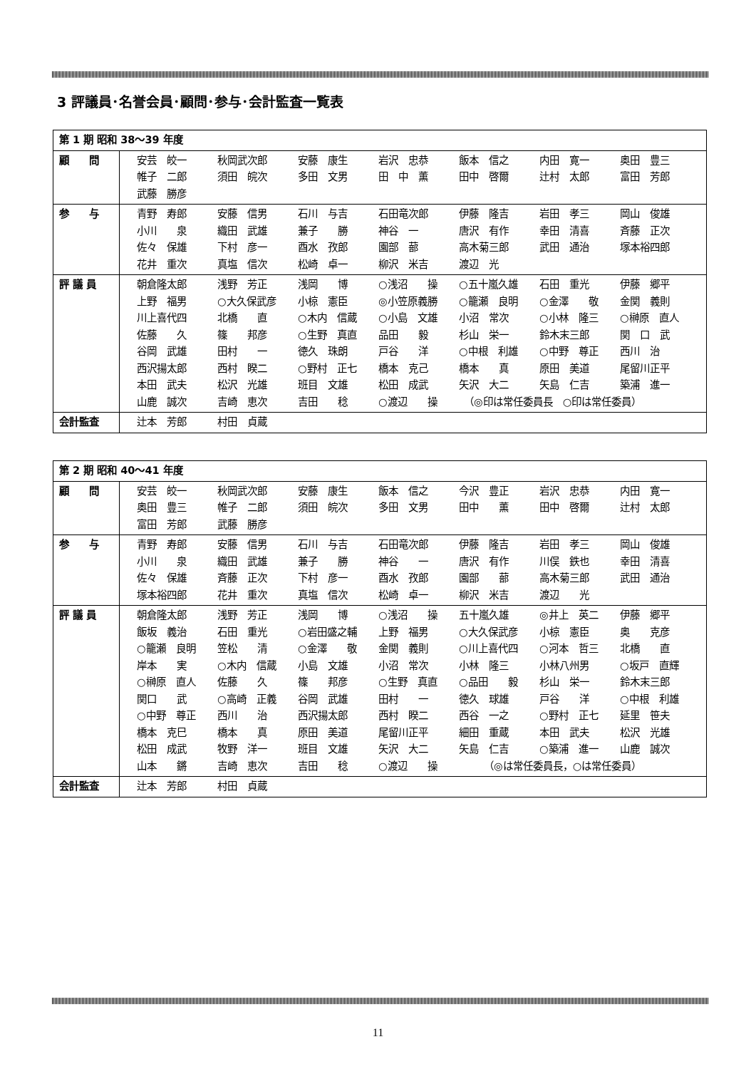3 評議員･名誉会員･顧問･参与･会計監査一覧表
| 第 1 期 昭和 38～39 年度 | |
| 顧 問 | 安芸 皎一 秋岡武次郎 安藤 康生 岩沢 忠恭 飯本 信之 内田 寛一 奥田 豊三 帷子 二郎 須田 皖次 多田 文男 田 中 薫 田中 啓爾 辻村 太郎 富田 芳郎 武藤 勝彦 |
| 参 与 | 青野 寿郎 安藤 信男 石川 与吉 石田竜次郎 伊藤 隆吉 岩田 孝三 岡山 俊雄 小川 泉 織田 武雄 兼子 勝 神谷 一 唐沢 有作 幸田 清喜 斉藤 正次 佐々 保雄 下村 彦一 酉水 孜郎 園部 蔀 高木菊三郎 武田 通治 塚本裕四郎 花井 重次 真塩 信次 松崎 卓一 柳沢 米吉 渡辺 光 |
| 評 議 員 | 朝倉隆太郎 浅野 芳正 浅岡 博 ○浅沼 操 ○五十嵐久雄 石田 重光 伊藤 郷平 上野 福男 ○大久保武彦 小椋 憲臣 ◎小笠原義勝 ○籠瀬 良明 ○金澤 敬 金関 義則 川上喜代四 北橋 直 ○木内 信蔵 ○小島 文雄 小沼 常次 ○小林 隆三 ○榊原 直人 佐藤 久 篠 邦彦 ○生野 真直 品田 毅 杉山 栄一 鈴木末三郎 関 口 武 谷岡 武雄 田村 一 徳久 珠朗 戸谷 洋 ○中根 利雄 ○中野 尊正 西川 治 西沢揚太郎 西村 睽二 ○野村 正七 橋本 克己 橋本 真 原田 美道 尾留川正平 本田 武夫 松沢 光雄 班目 文雄 松田 成武 矢沢 大二 矢島 仁吉 築浦 進一 山鹿 誠次 吉崎 恵次 吉田 稔 ○渡辺 操 （◎印は常任委員長 ○印は常任委員） |
| 会計監査 | 辻本 芳郎 村田 貞蔵 |
| 第 2 期 昭和 40～41 年度 | |
| 顧 問 | 安芸 皎一 秋岡武次郎 安藤 康生 飯本 信之 今沢 豊正 岩沢 忠恭 内田 寛一 奥田 豊三 帷子 二郎 須田 皖次 多田 文男 田中 薫 田中 啓爾 辻村 太郎 富田 芳郎 武藤 勝彦 |
| 参 与 | 青野 寿郎 安藤 信男 石川 与吉 石田竜次郎 伊藤 隆吉 岩田 孝三 岡山 俊雄 小川 泉 織田 武雄 兼子 勝 神谷 一 唐沢 有作 川俣 鉄也 幸田 清喜 佐々 保雄 斉藤 正次 下村 彦一 酉水 孜郎 園部 蔀 高木菊三郎 武田 通治 塚本裕四郎 花井 重次 真塩 信次 松崎 卓一 柳沢 米吉 渡辺 光 |
| 評 議 員 | 朝倉隆太郎 浅野 芳正 浅岡 博 ○浅沼 操 五十嵐久雄 ◎井上 英二 伊藤 郷平 飯坂 義治 石田 重光 ○岩田盛之輔 上野 福男 ○大久保武彦 小椋 憲臣 奥 克彦 ○籠瀬 良明 笠松 清 ○金澤 敬 金関 義則 ○川上喜代四 ○河本 哲三 北橋 直 岸本 実 ○木内 信蔵 小島 文雄 小沼 常次 小林 隆三 小林八州男 ○坂戸 直輝 ○榊原 直人 佐藤 久 篠 邦彦 ○生野 真直 ○品田 毅 杉山 栄一 鈴木末三郎 関口 武 ○高崎 正義 谷岡 武雄 田村 一 徳久 球雄 戸谷 洋 ○中根 利雄 ○中野 尊正 西川 治 西沢揚太郎 西村 睽二 西谷 一之 ○野村 正七 延里 笹夫 橋本 克巳 橋本 真 原田 美道 尾留川正平 細田 重蔵 本田 武夫 松沢 光雄 松田 成武 牧野 洋一 班目 文雄 矢沢 大二 矢島 仁吉 ○築浦 進一 山鹿 誠次 山本 鏘 吉崎 恵次 吉田 稔 ○渡辺 操 （◎は常任委員長，○は常任委員） |
| 会計監査 | 辻本 芳郎 村田 貞蔵 |
11